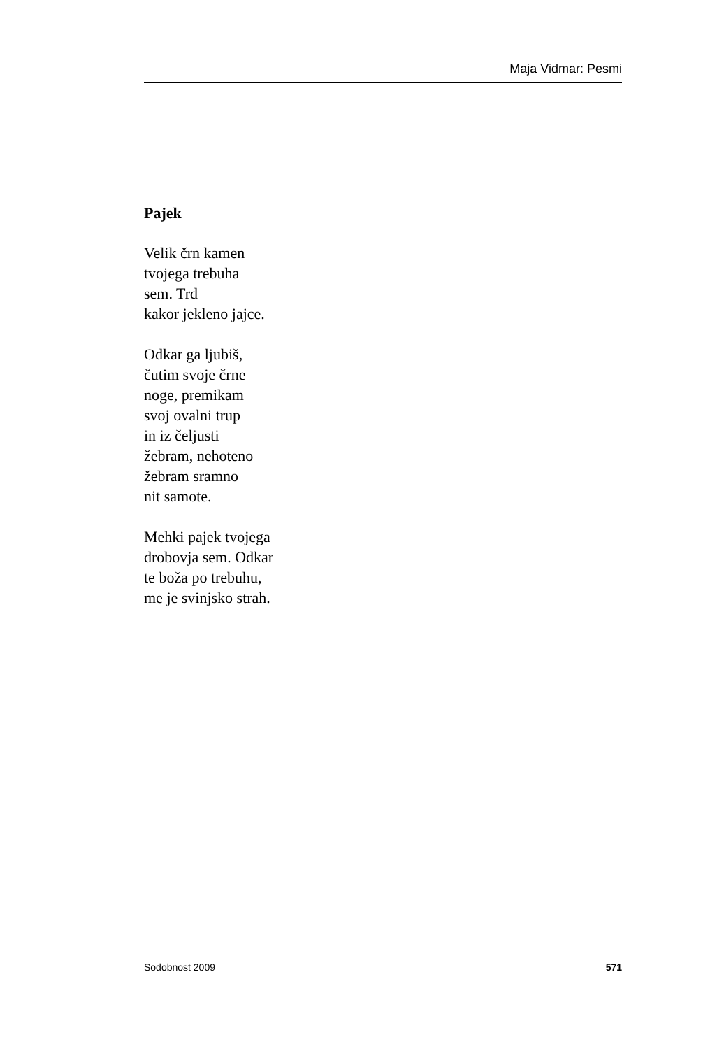Maja Vidmar: Pesmi
Pajek
Velik črn kamen
tvojega trebuha
sem. Trd
kakor jekleno jajce.
Odkar ga ljubiš,
čutim svoje črne
noge, premikam
svoj ovalni trup
in iz čeljusti
žebram, nehoteno
žebram sramno
nit samote.
Mehki pajek tvojega
drobovja sem. Odkar
te boža po trebuhu,
me je svinjsko strah.
Sodobnost 2009 571